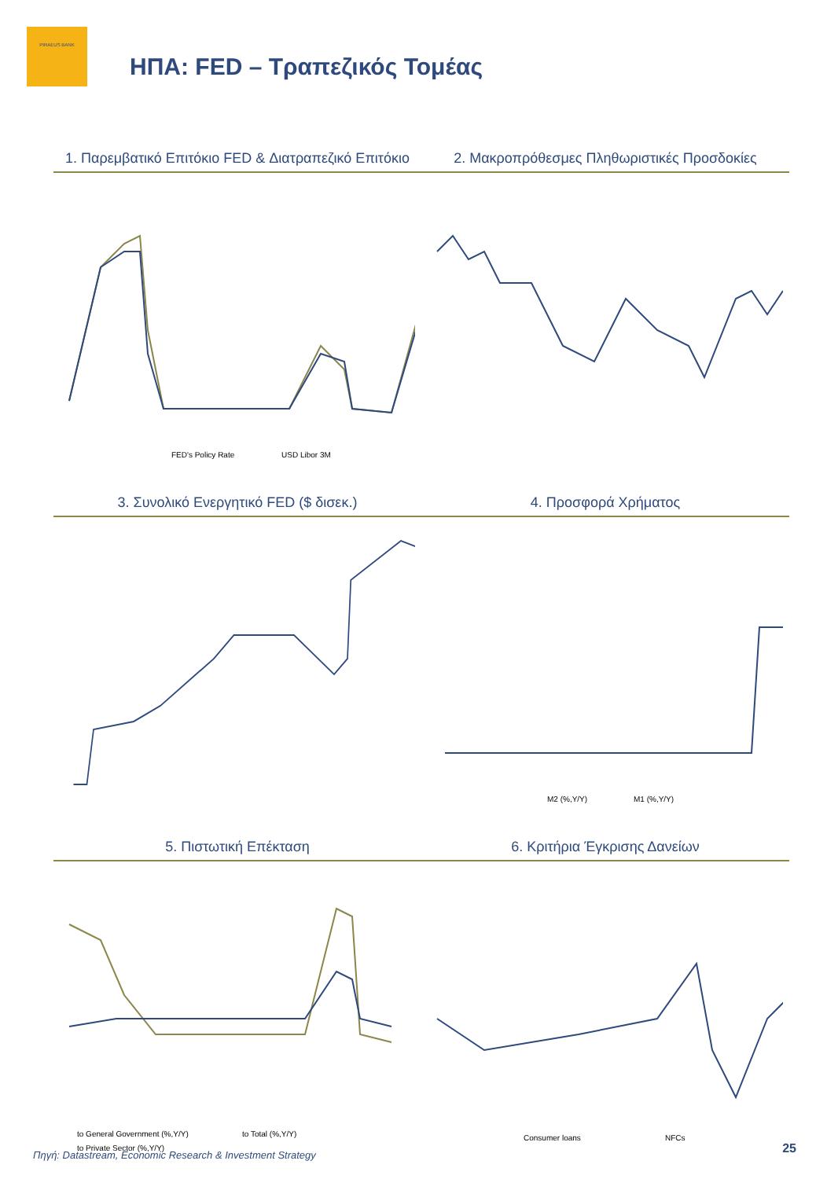PIRAEUS BANK
ΗΠΑ: FED – Τραπεζικός Τομέας
1. Παρεμβατικό Επιτόκιο FED & Διατραπεζικό Επιτόκιο
2. Μακροπρόθεσμες Πληθωριστικές Προσδοκίες
FED's Policy Rate
USD Libor 3M
3. Συνολικό Ενεργητικό FED ($ δισεκ.)
4. Προσφορά Χρήματος
M2 (%,Y/Y)
M1 (%,Y/Y)
5. Πιστωτική Επέκταση
6. Κριτήρια Έγκρισης Δανείων
to General Government (%,Y/Y)
to Total (%,Y/Y)
to Private Sector (%,Y/Y)
Consumer loans
NFCs
Πηγή: Datastream, Economic Research & Investment Strategy
25